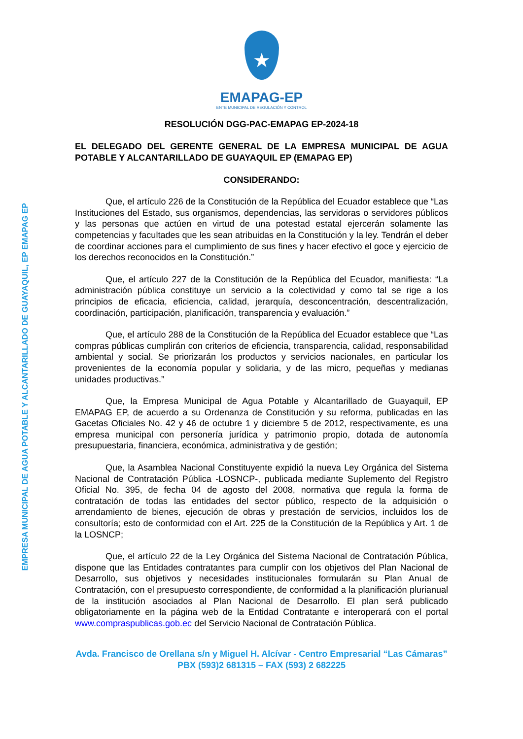EMPRESA MUNICIPAL DE AGUA POTABLE Y ALCANTARILLADO DE GUAYAQUIL, EP EMAPAG EP
★
EMAPAG-EP
ENTE MUNICIPAL DE REGULACIÓN Y CONTROL
RESOLUCIÓN DGG-PAC-EMAPAG EP-2024-18
EL DELEGADO DEL GERENTE GENERAL DE LA EMPRESA MUNICIPAL DE AGUA POTABLE Y ALCANTARILLADO DE GUAYAQUIL EP (EMAPAG EP)
CONSIDERANDO:
Que, el artículo 226 de la Constitución de la República del Ecuador establece que “Las Instituciones del Estado, sus organismos, dependencias, las servidoras o servidores públicos y las personas que actúen en virtud de una potestad estatal ejercerán solamente las competencias y facultades que les sean atribuidas en la Constitución y la ley. Tendrán el deber de coordinar acciones para el cumplimiento de sus fines y hacer efectivo el goce y ejercicio de los derechos reconocidos en la Constitución.”
Que, el artículo 227 de la Constitución de la República del Ecuador, manifiesta: “La administración pública constituye un servicio a la colectividad y como tal se rige a los principios de eficacia, eficiencia, calidad, jerarquía, desconcentración, descentralización, coordinación, participación, planificación, transparencia y evaluación.”
Que, el artículo 288 de la Constitución de la República del Ecuador establece que “Las compras públicas cumplirán con criterios de eficiencia, transparencia, calidad, responsabilidad ambiental y social. Se priorizarán los productos y servicios nacionales, en particular los provenientes de la economía popular y solidaria, y de las micro, pequeñas y medianas unidades productivas.”
Que, la Empresa Municipal de Agua Potable y Alcantarillado de Guayaquil, EP EMAPAG EP, de acuerdo a su Ordenanza de Constitución y su reforma, publicadas en las Gacetas Oficiales No. 42 y 46 de octubre 1 y diciembre 5 de 2012, respectivamente, es una empresa municipal con personería jurídica y patrimonio propio, dotada de autonomía presupuestaria, financiera, económica, administrativa y de gestión;
Que, la Asamblea Nacional Constituyente expidió la nueva Ley Orgánica del Sistema Nacional de Contratación Pública -LOSNCP-, publicada mediante Suplemento del Registro Oficial No. 395, de fecha 04 de agosto del 2008, normativa que regula la forma de contratación de todas las entidades del sector público, respecto de la adquisición o arrendamiento de bienes, ejecución de obras y prestación de servicios, incluidos los de consultoría; esto de conformidad con el Art. 225 de la Constitución de la República y Art. 1 de la LOSNCP;
Que, el artículo 22 de la Ley Orgánica del Sistema Nacional de Contratación Pública, dispone que las Entidades contratantes para cumplir con los objetivos del Plan Nacional de Desarrollo, sus objetivos y necesidades institucionales formularán su Plan Anual de Contratación, con el presupuesto correspondiente, de conformidad a la planificación plurianual de la institución asociados al Plan Nacional de Desarrollo. El plan será publicado obligatoriamente en la página web de la Entidad Contratante e interoperará con el portal www.compraspublicas.gob.ec del Servicio Nacional de Contratación Pública.
Avda. Francisco de Orellana s/n y Miguel H. Alcívar - Centro Empresarial “Las Cámaras”
PBX (593)2 681315 – FAX (593) 2 682225